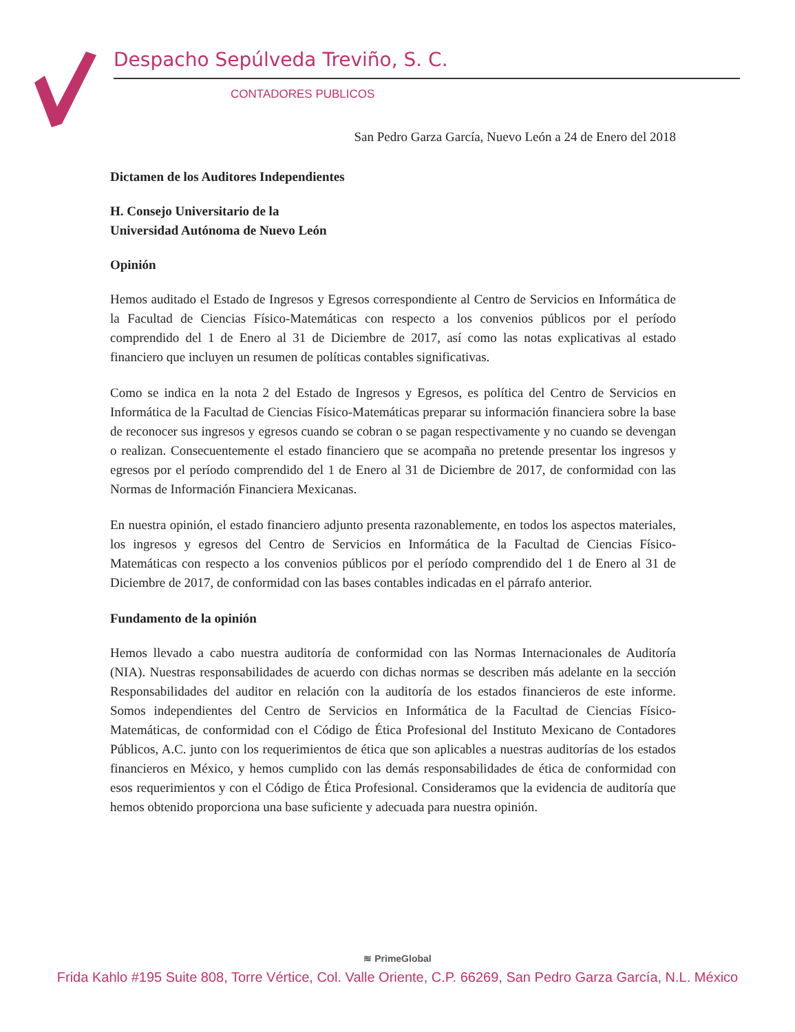Despacho Sepúlveda Treviño, S. C.
CONTADORES PUBLICOS
San Pedro Garza García, Nuevo León a 24 de Enero del 2018
Dictamen de los Auditores Independientes
H. Consejo Universitario de la
Universidad Autónoma de Nuevo León
Opinión
Hemos auditado el Estado de Ingresos y Egresos correspondiente al Centro de Servicios en Informática de la Facultad de Ciencias Físico-Matemáticas con respecto a los convenios públicos por el período comprendido del 1 de Enero al 31 de Diciembre de 2017, así como las notas explicativas al estado financiero que incluyen un resumen de políticas contables significativas.
Como se indica en la nota 2 del Estado de Ingresos y Egresos, es política del Centro de Servicios en Informática de la Facultad de Ciencias Físico-Matemáticas preparar su información financiera sobre la base de reconocer sus ingresos y egresos cuando se cobran o se pagan respectivamente y no cuando se devengan o realizan. Consecuentemente el estado financiero que se acompaña no pretende presentar los ingresos y egresos por el período comprendido del 1 de Enero al 31 de Diciembre de 2017, de conformidad con las Normas de Información Financiera Mexicanas.
En nuestra opinión, el estado financiero adjunto presenta razonablemente, en todos los aspectos materiales, los ingresos y egresos del Centro de Servicios en Informática de la Facultad de Ciencias Físico-Matemáticas con respecto a los convenios públicos por el período comprendido del 1 de Enero al 31 de Diciembre de 2017, de conformidad con las bases contables indicadas en el párrafo anterior.
Fundamento de la opinión
Hemos llevado a cabo nuestra auditoría de conformidad con las Normas Internacionales de Auditoría (NIA). Nuestras responsabilidades de acuerdo con dichas normas se describen más adelante en la sección Responsabilidades del auditor en relación con la auditoría de los estados financieros de este informe. Somos independientes del Centro de Servicios en Informática de la Facultad de Ciencias Físico-Matemáticas, de conformidad con el Código de Ética Profesional del Instituto Mexicano de Contadores Públicos, A.C. junto con los requerimientos de ética que son aplicables a nuestras auditorías de los estados financieros en México, y hemos cumplido con las demás responsabilidades de ética de conformidad con esos requerimientos y con el Código de Ética Profesional. Consideramos que la evidencia de auditoría que hemos obtenido proporciona una base suficiente y adecuada para nuestra opinión.
≋ PrimeGlobal
Frida Kahlo #195 Suite 808, Torre Vértice, Col. Valle Oriente, C.P. 66269, San Pedro Garza García, N.L. México